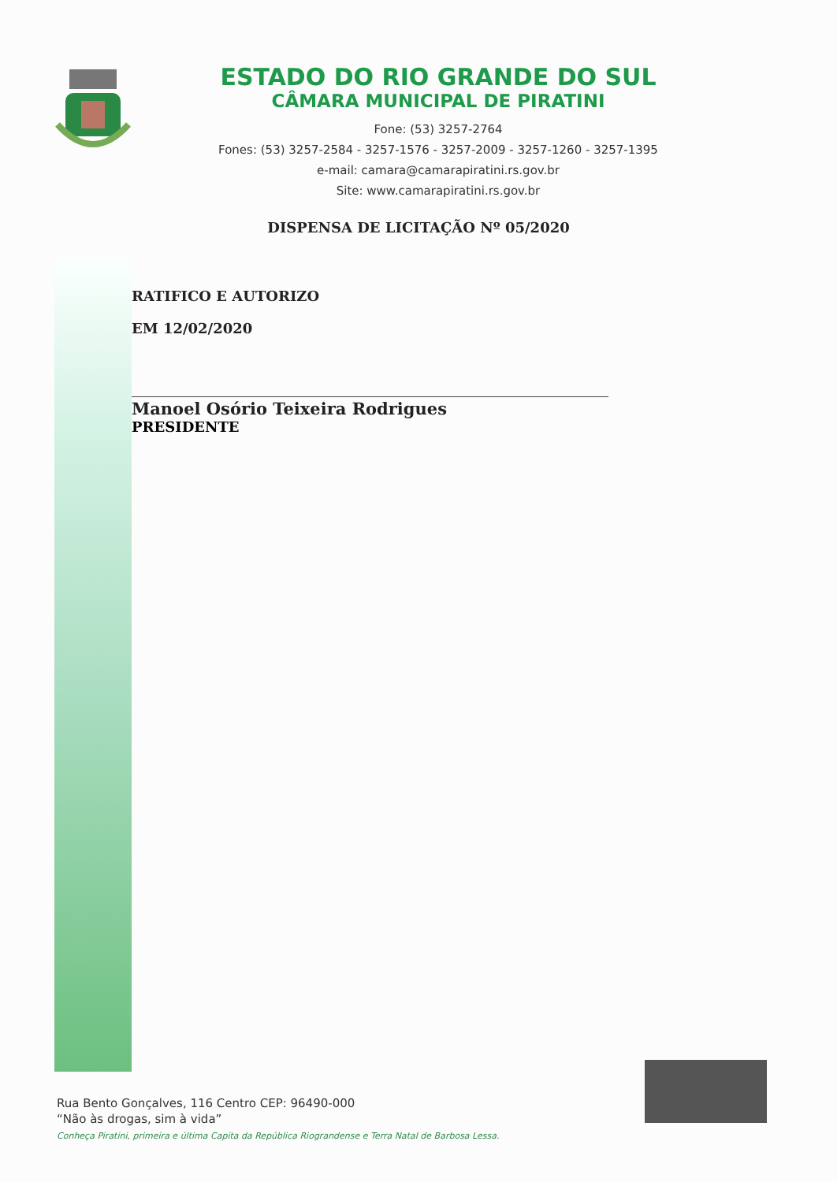ESTADO DO RIO GRANDE DO SUL
CÂMARA MUNICIPAL DE PIRATINI
Fone: (53) 3257-2764
Fones: (53) 3257-2584 - 3257-1576 - 3257-2009 - 3257-1260 - 3257-1395
e-mail: camara@camarapiratini.rs.gov.br
Site: www.camarapiratini.rs.gov.br
DISPENSA DE LICITAÇÃO Nº 05/2020
RATIFICO E AUTORIZO
EM 12/02/2020
Manoel Osório Teixeira Rodrigues
PRESIDENTE
Rua Bento Gonçalves, 116 Centro CEP: 96490-000
“Não às drogas, sim à vida”
Conheça Piratini, primeira e última Capita da República Riograndense e Terra Natal de Barbosa Lessa.